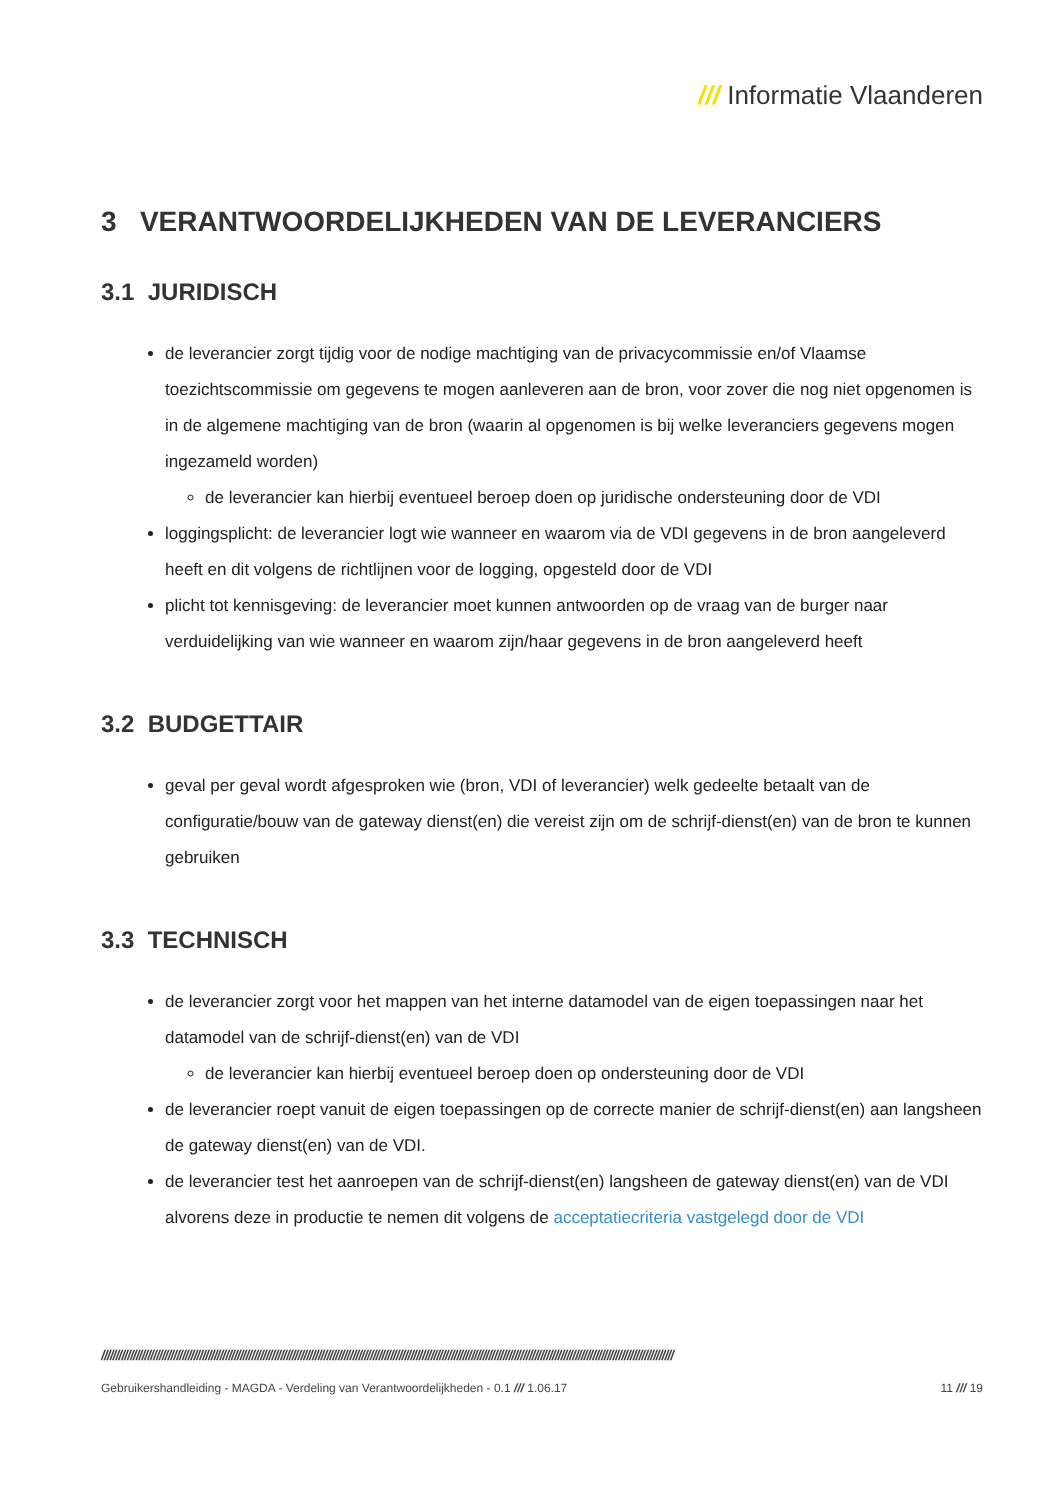/// Informatie Vlaanderen
3 VERANTWOORDELIJKHEDEN VAN DE LEVERANCIERS
3.1 JURIDISCH
de leverancier zorgt tijdig voor de nodige machtiging van de privacycommissie en/of Vlaamse toezichtscommissie om gegevens te mogen aanleveren aan de bron, voor zover die nog niet opgenomen is in de algemene machtiging van de bron (waarin al opgenomen is bij welke leveranciers gegevens mogen ingezameld worden)
de leverancier kan hierbij eventueel beroep doen op juridische ondersteuning door de VDI
loggingsplicht: de leverancier logt wie wanneer en waarom via de VDI gegevens in de bron aangeleverd heeft en dit volgens de richtlijnen voor de logging, opgesteld door de VDI
plicht tot kennisgeving: de leverancier moet kunnen antwoorden op de vraag van de burger naar verduidelijking van wie wanneer en waarom zijn/haar gegevens in de bron aangeleverd heeft
3.2 BUDGETTAIR
geval per geval wordt afgesproken wie (bron, VDI of leverancier) welk gedeelte betaalt van de configuratie/bouw van de gateway dienst(en) die vereist zijn om de schrijf-dienst(en) van de bron te kunnen gebruiken
3.3 TECHNISCH
de leverancier zorgt voor het mappen van het interne datamodel van de eigen toepassingen naar het datamodel van de schrijf-dienst(en) van de VDI
de leverancier kan hierbij eventueel beroep doen op ondersteuning door de VDI
de leverancier roept vanuit de eigen toepassingen op de correcte manier de schrijf-dienst(en) aan langsheen de gateway dienst(en) van de VDI.
de leverancier test het aanroepen van de schrijf-dienst(en) langsheen de gateway dienst(en) van de VDI alvorens deze in productie te nemen dit volgens de acceptatiecriteria vastgelegd door de VDI
//////////////////////////////////////////////////////////////////////////////////////////////////////////////////////////////////////////////////////////////////////////////////////////////////////
Gebruikershandleiding - MAGDA - Verdeling van Verantwoordelijkheden - 0.1 /// 1.06.17 11 /// 19